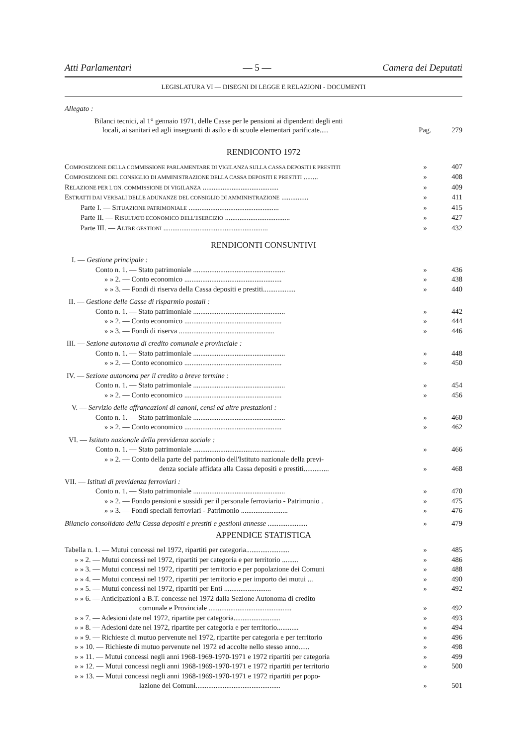Atti Parlamentari — 5 — Camera dei Deputati
LEGISLATURA VI — DISEGNI DI LEGGE E RELAZIONI - DOCUMENTI
Allegato :
Bilanci tecnici, al 1° gennaio 1971, delle Casse per le pensioni ai dipendenti degli enti
locali, ai sanitari ed agli insegnanti di asilo e di scuole elementari parificate..... Pag. 279
RENDICONTO 1972
COMPOSIZIONE DELLA COMMISSIONE PARLAMENTARE DI VIGILANZA SULLA CASSA DEPOSITI E PRESTITI » 407
COMPOSIZIONE DEL CONSIGLIO DI AMMINISTRAZIONE DELLA CASSA DEPOSITI E PRESTITI ........ » 408
RELAZIONE PER L'ON. COMMISSIONE DI VIGILANZA .......................................... » 409
ESTRATTI DAI VERBALI DELLE ADUNANZE DEL CONSIGLIO DI AMMINISTRAZIONE ............... » 411
Parte I. — SITUAZIONE PATRIMONIALE .................................................. » 415
Parte II. — RISULTATO ECONOMICO DELL'ESERCIZIO .................................... » 427
Parte III. — ALTRE GESTIONI .......................................................... » 432
RENDICONTI CONSUNTIVI
I. — Gestione principale :
Conto n. 1. — Stato patrimoniale ................................................... » 436
» » 2. — Conto economico ...................................................... » 438
» » 3. — Fondi di riserva della Cassa depositi e prestiti.................. » 440
II. — Gestione delle Casse di risparmio postali :
Conto n. 1. — Stato patrimoniale ................................................... » 442
» » 2. — Conto economico ...................................................... » 444
» » 3. — Fondi di riserva ..................................................... » 446
III. — Sezione autonoma di credito comunale e provinciale :
Conto n. 1. — Stato patrimoniale ................................................... » 448
» » 2. — Conto economico ...................................................... » 450
IV. — Sezione autonoma per il credito a breve termine :
Conto n. 1. — Stato patrimoniale ................................................... » 454
» » 2. — Conto economico ...................................................... » 456
V. — Servizio delle affrancazioni di canoni, censi ed altre prestazioni :
Conto n. 1. — Stato patrimoniale ................................................... » 460
» » 2. — Conto economico ...................................................... » 462
VI. — Istituto nazionale della previdenza sociale :
Conto n. 1. — Stato patrimoniale ................................................... » 466
» » 2. — Conto della parte del patrimonio dell'Istituto nazionale della previ-
denza sociale affidata alla Cassa depositi e prestiti.............. » 468
VII. — Istituti di previdenza ferroviari :
Conto n. 1. — Stato patrimoniale ................................................... » 470
» » 2. — Fondo pensioni e sussidi per il personale ferroviario - Patrimonio . » 475
» » 3. — Fondi speciali ferroviari - Patrimonio .......................... » 476
Bilancio consolidato della Cassa depositi e prestiti e gestioni annesse ...................... » 479
APPENDICE STATISTICA
Tabella n. 1. — Mutui concessi nel 1972, ripartiti per categoria........................ » 485
» » 2. — Mutui concessi nel 1972, ripartiti per categoria e per territorio ......... » 486
» » 3. — Mutui concessi nel 1972, ripartiti per territorio e per popolazione dei Comuni » 488
» » 4. — Mutui concessi nel 1972, ripartiti per territorio e per importo dei mutui ... » 490
» » 5. — Mutui concessi nel 1972, ripartiti per Enti .......................... » 492
» » 6. — Anticipazioni a B.T. concesse nel 1972 dalla Sezione Autonoma di credito
comunale e Provinciale .............................................. » 492
» » 7. — Adesioni date nel 1972, ripartite per categoria.......................... » 493
» » 8. — Adesioni date nel 1972, ripartite per categoria e per territorio............ » 494
» » 9. — Richieste di mutuo pervenute nel 1972, ripartite per categoria e per territorio » 496
» » 10. — Richieste di mutuo pervenute nel 1972 ed accolte nello stesso anno...... » 498
» » 11. — Mutui concessi negli anni 1968-1969-1970-1971 e 1972 ripartiti per categoria » 499
» » 12. — Mutui concessi negli anni 1968-1969-1970-1971 e 1972 ripartiti per territorio » 500
» » 13. — Mutui concessi negli anni 1968-1969-1970-1971 e 1972 ripartiti per popo-
lazione dei Comuni............................................... » 501